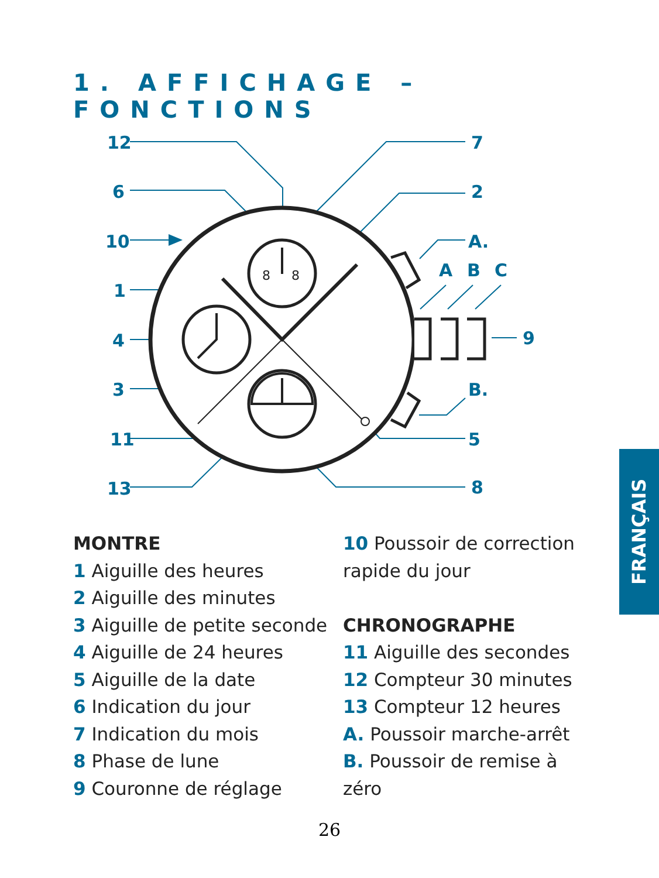1. AFFICHAGE – FONCTIONS
12
6
10
1
4
3
11
13
7
2
A.
A
B
C
9
B.
5
8
8
8
MONTRE
1 Aiguille des heures
2 Aiguille des minutes
3 Aiguille de petite seconde
4 Aiguille de 24 heures
5 Aiguille de la date
6 Indication du jour
7 Indication du mois
8 Phase de lune
9 Couronne de réglage
10 Poussoir de correction rapide du jour
CHRONOGRAPHE
11 Aiguille des secondes
12 Compteur 30 minutes
13 Compteur 12 heures
A. Poussoir marche-arrêt
B. Poussoir de remise à zéro
FRANÇAIS
26